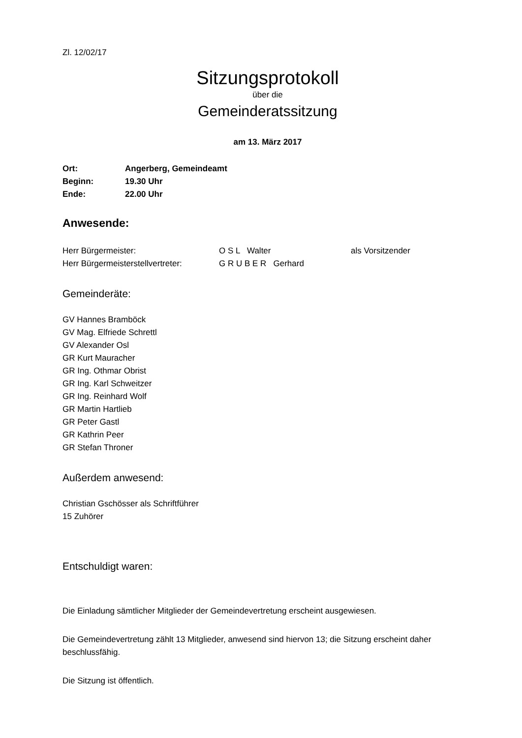Zl. 12/02/17
Sitzungsprotokoll
über die
Gemeinderatssitzung
am 13. März 2017
| Ort: | Angerberg, Gemeindeamt |
| Beginn: | 19.30 Uhr |
| Ende: | 22.00 Uhr |
Anwesende:
| Herr Bürgermeister: | O S L Walter | als Vorsitzender |
| Herr Bürgermeisterstellvertreter: | G R U B E R Gerhard | |
Gemeinderäte:
GV Hannes Bramböck
GV Mag. Elfriede Schrettl
GV Alexander Osl
GR Kurt Mauracher
GR Ing. Othmar Obrist
GR Ing. Karl Schweitzer
GR Ing. Reinhard Wolf
GR Martin Hartlieb
GR Peter Gastl
GR Kathrin Peer
GR Stefan Throner
Außerdem anwesend:
Christian Gschösser als Schriftführer
15 Zuhörer
Entschuldigt waren:
Die Einladung sämtlicher Mitglieder der Gemeindevertretung erscheint ausgewiesen.
Die Gemeindevertretung zählt 13 Mitglieder, anwesend sind hiervon 13; die Sitzung erscheint daher beschlussfähig.
Die Sitzung ist öffentlich.